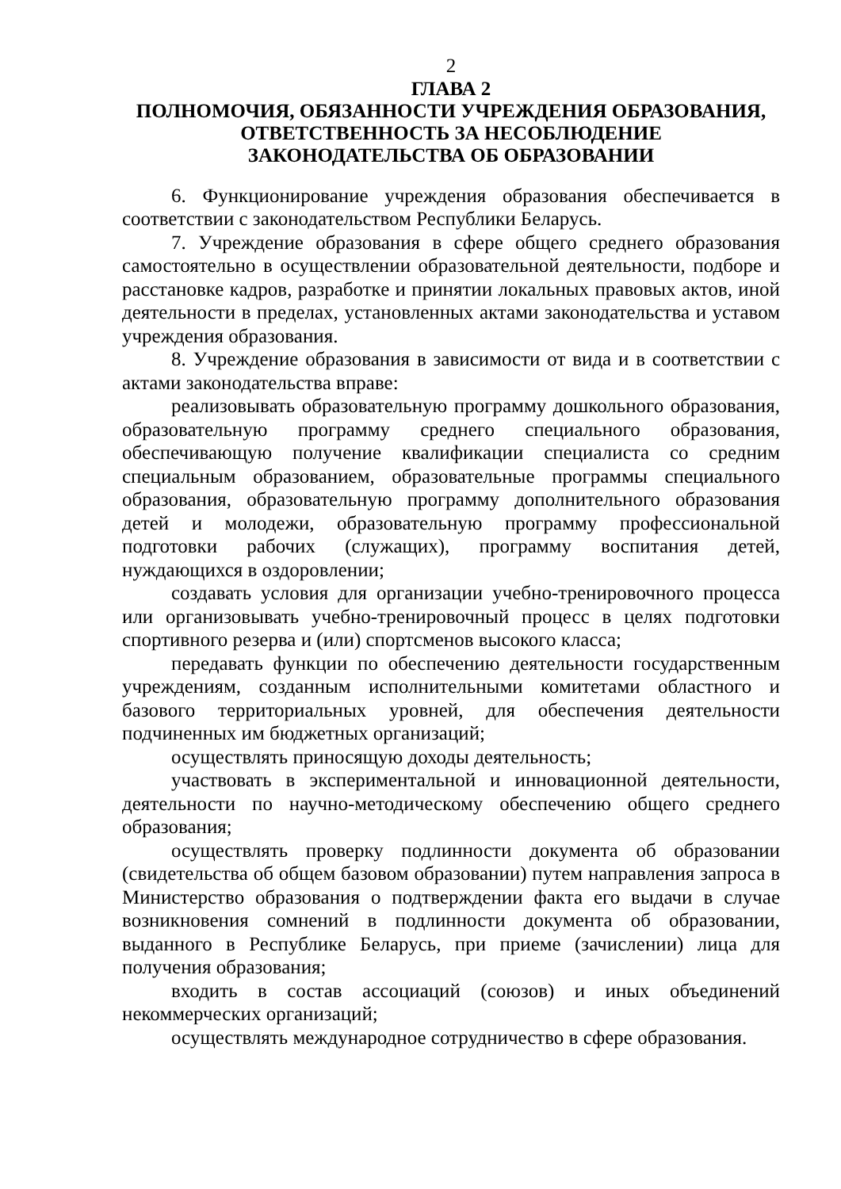2
ГЛАВА 2
ПОЛНОМОЧИЯ, ОБЯЗАННОСТИ УЧРЕЖДЕНИЯ ОБРАЗОВАНИЯ, ОТВЕТСТВЕННОСТЬ ЗА НЕСОБЛЮДЕНИЕ
ЗАКОНОДАТЕЛЬСТВА ОБ ОБРАЗОВАНИИ
6. Функционирование учреждения образования обеспечивается в соответствии с законодательством Республики Беларусь.
7. Учреждение образования в сфере общего среднего образования самостоятельно в осуществлении образовательной деятельности, подборе и расстановке кадров, разработке и принятии локальных правовых актов, иной деятельности в пределах, установленных актами законодательства и уставом учреждения образования.
8. Учреждение образования в зависимости от вида и в соответствии с актами законодательства вправе:
реализовывать образовательную программу дошкольного образования, образовательную программу среднего специального образования, обеспечивающую получение квалификации специалиста со средним специальным образованием, образовательные программы специального образования, образовательную программу дополнительного образования детей и молодежи, образовательную программу профессиональной подготовки рабочих (служащих), программу воспитания детей, нуждающихся в оздоровлении;
создавать условия для организации учебно-тренировочного процесса или организовывать учебно-тренировочный процесс в целях подготовки спортивного резерва и (или) спортсменов высокого класса;
передавать функции по обеспечению деятельности государственным учреждениям, созданным исполнительными комитетами областного и базового территориальных уровней, для обеспечения деятельности подчиненных им бюджетных организаций;
осуществлять приносящую доходы деятельность;
участвовать в экспериментальной и инновационной деятельности, деятельности по научно-методическому обеспечению общего среднего образования;
осуществлять проверку подлинности документа об образовании (свидетельства об общем базовом образовании) путем направления запроса в Министерство образования о подтверждении факта его выдачи в случае возникновения сомнений в подлинности документа об образовании, выданного в Республике Беларусь, при приеме (зачислении) лица для получения образования;
входить в состав ассоциаций (союзов) и иных объединений некоммерческих организаций;
осуществлять международное сотрудничество в сфере образования.